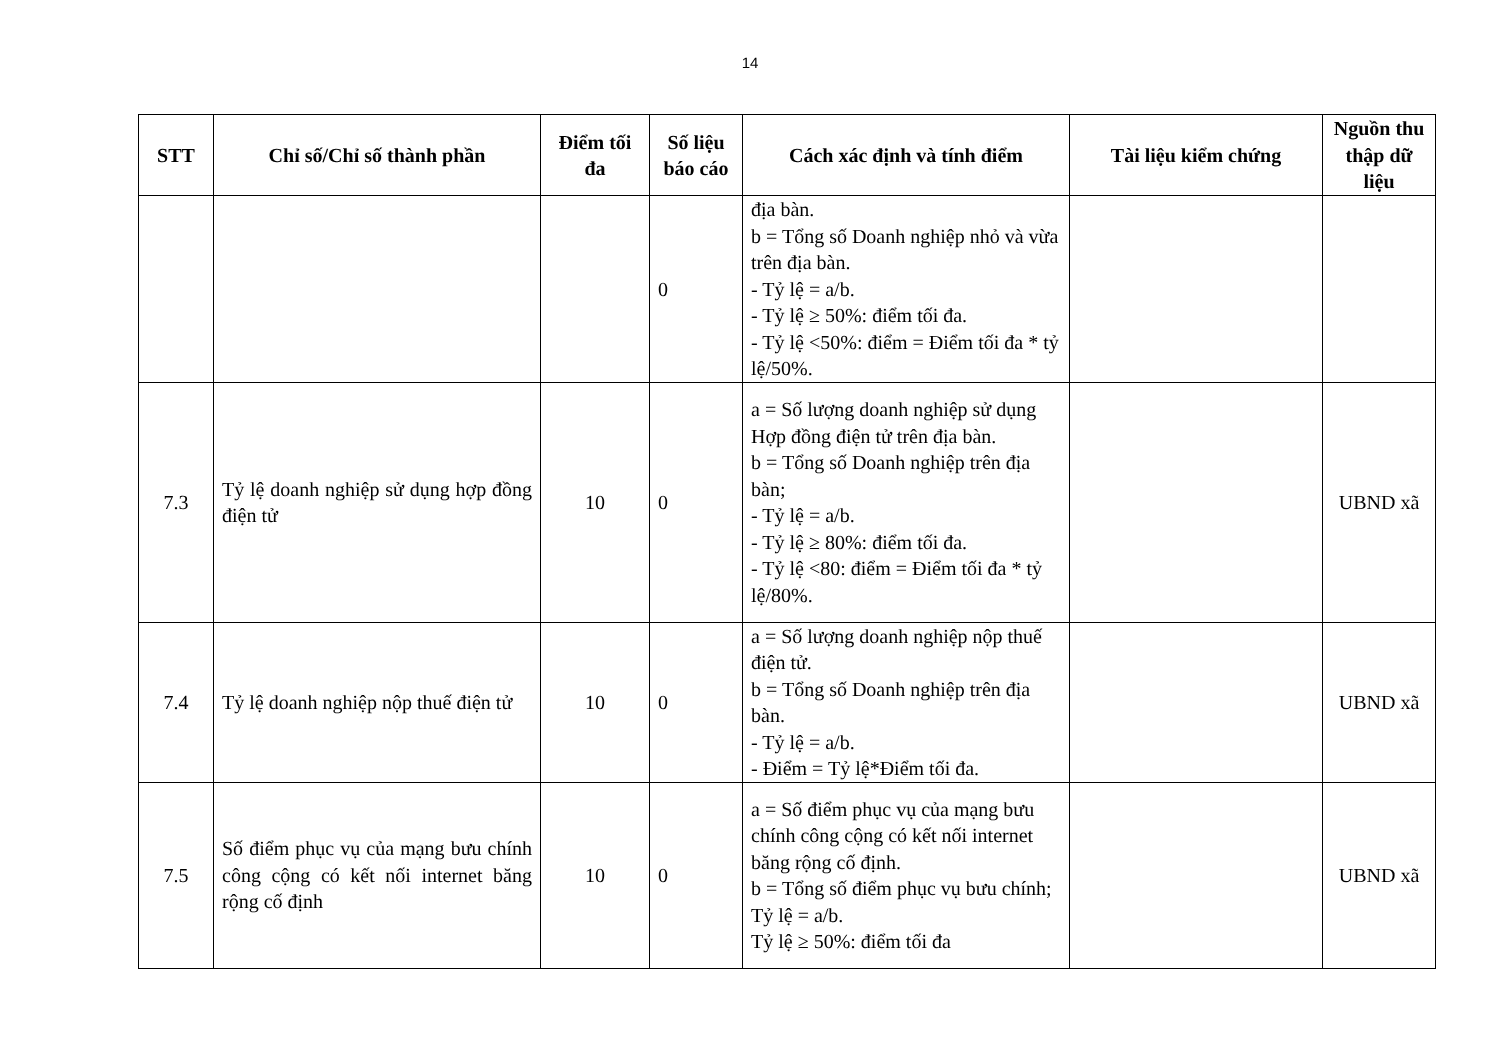14
| STT | Chỉ số/Chỉ số thành phần | Điểm tối đa | Số liệu báo cáo | Cách xác định và tính điểm | Tài liệu kiểm chứng | Nguồn thu thập dữ liệu |
| --- | --- | --- | --- | --- | --- | --- |
| | | | 0 | địa bàn. b = Tổng số Doanh nghiệp nhỏ và vừa trên địa bàn. - Tỷ lệ = a/b. - Tỷ lệ ≥ 50%: điểm tối đa. - Tỷ lệ <50%: điểm = Điểm tối đa * tỷ lệ/50%. | | |
| 7.3 | Tỷ lệ doanh nghiệp sử dụng hợp đồng điện tử | 10 | 0 | a = Số lượng doanh nghiệp sử dụng Hợp đồng điện tử trên địa bàn. b = Tổng số Doanh nghiệp trên địa bàn; - Tỷ lệ = a/b. - Tỷ lệ ≥ 80%: điểm tối đa. - Tỷ lệ <80: điểm = Điểm tối đa * tỷ lệ/80%. | | UBND xã |
| 7.4 | Tỷ lệ doanh nghiệp nộp thuế điện tử | 10 | 0 | a = Số lượng doanh nghiệp nộp thuế điện tử. b = Tổng số Doanh nghiệp trên địa bàn. - Tỷ lệ = a/b. - Điểm = Tỷ lệ*Điểm tối đa. | | UBND xã |
| 7.5 | Số điểm phục vụ của mạng bưu chính công cộng có kết nối internet băng rộng cố định | 10 | 0 | a = Số điểm phục vụ của mạng bưu chính công cộng có kết nối internet băng rộng cố định. b = Tổng số điểm phục vụ bưu chính; Tỷ lệ = a/b. Tỷ lệ ≥ 50%: điểm tối đa | | UBND xã |